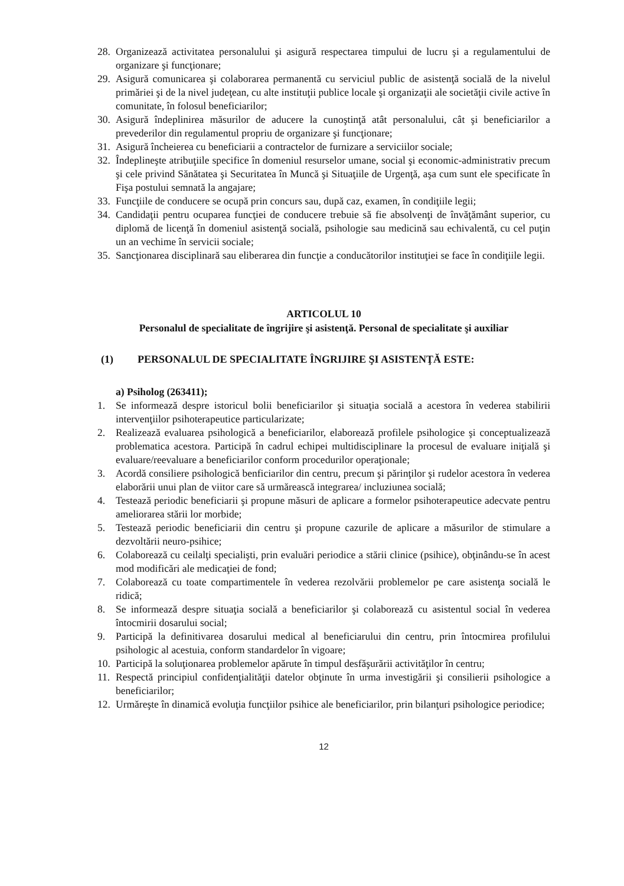28. Organizează activitatea personalului şi asigură respectarea timpului de lucru şi a regulamentului de organizare şi funcţionare;
29. Asigură comunicarea şi colaborarea permanentă cu serviciul public de asistenţă socială de la nivelul primăriei şi de la nivel judeţean, cu alte instituţii publice locale şi organizaţii ale societăţii civile active în comunitate, în folosul beneficiarilor;
30. Asigură îndeplinirea măsurilor de aducere la cunoştinţă atât personalului, cât şi beneficiarilor a prevederilor din regulamentul propriu de organizare şi funcţionare;
31. Asigură încheierea cu beneficiarii a contractelor de furnizare a serviciilor sociale;
32. Îndeplineşte atribuţiile specifice în domeniul resurselor umane, social şi economic-administrativ precum şi cele privind Sănătatea şi Securitatea în Muncă şi Situaţiile de Urgenţă, aşa cum sunt ele specificate în Fişa postului semnată la angajare;
33. Funcţiile de conducere se ocupă prin concurs sau, după caz, examen, în condiţiile legii;
34. Candidaţii pentru ocuparea funcţiei de conducere trebuie să fie absolvenţi de învăţământ superior, cu diplomă de licenţă în domeniul asistenţă socială, psihologie sau medicină sau echivalentă, cu cel puţin un an vechime în servicii sociale;
35. Sancţionarea disciplinară sau eliberarea din funcţie a conducătorilor instituţiei se face în condiţiile legii.
ARTICOLUL 10
Personalul de specialitate de îngrijire şi asistenţă. Personal de specialitate şi auxiliar
(1) PERSONALUL DE SPECIALITATE ÎNGRIJIRE ŞI ASISTENŢĂ ESTE:
a) Psiholog (263411);
1. Se informează despre istoricul bolii beneficiarilor şi situaţia socială a acestora în vederea stabilirii intervenţiilor psihoterapeutice particularizate;
2. Realizează evaluarea psihologică a beneficiarilor, elaborează profilele psihologice şi conceptualizează problematica acestora. Participă în cadrul echipei multidisciplinare la procesul de evaluare iniţială şi evaluare/reevaluare a beneficiarilor conform procedurilor operaţionale;
3. Acordă consiliere psihologică benficiarilor din centru, precum şi părinţilor şi rudelor acestora în vederea elaborării unui plan de viitor care să urmărească integrarea/ incluziunea socială;
4. Testează periodic beneficiarii şi propune măsuri de aplicare a formelor psihoterapeutice adecvate pentru ameliorarea stării lor morbide;
5. Testează periodic beneficiarii din centru şi propune cazurile de aplicare a măsurilor de stimulare a dezvoltării neuro-psihice;
6. Colaborează cu ceilalţi specialişti, prin evaluări periodice a stării clinice (psihice), obţinându-se în acest mod modificări ale medicaţiei de fond;
7. Colaborează cu toate compartimentele în vederea rezolvării problemelor pe care asistenţa socială le ridică;
8. Se informează despre situaţia socială a beneficiarilor şi colaborează cu asistentul social în vederea întocmirii dosarului social;
9. Participă la definitivarea dosarului medical al beneficiarului din centru, prin întocmirea profilului psihologic al acestuia, conform standardelor în vigoare;
10. Participă la soluţionarea problemelor apărute în timpul desfăşurării activităţilor în centru;
11. Respectă principiul confidenţialităţii datelor obţinute în urma investigării şi consilierii psihologice a beneficiarilor;
12. Urmăreşte în dinamică evoluţia funcţiilor psihice ale beneficiarilor, prin bilanţuri psihologice periodice;
12